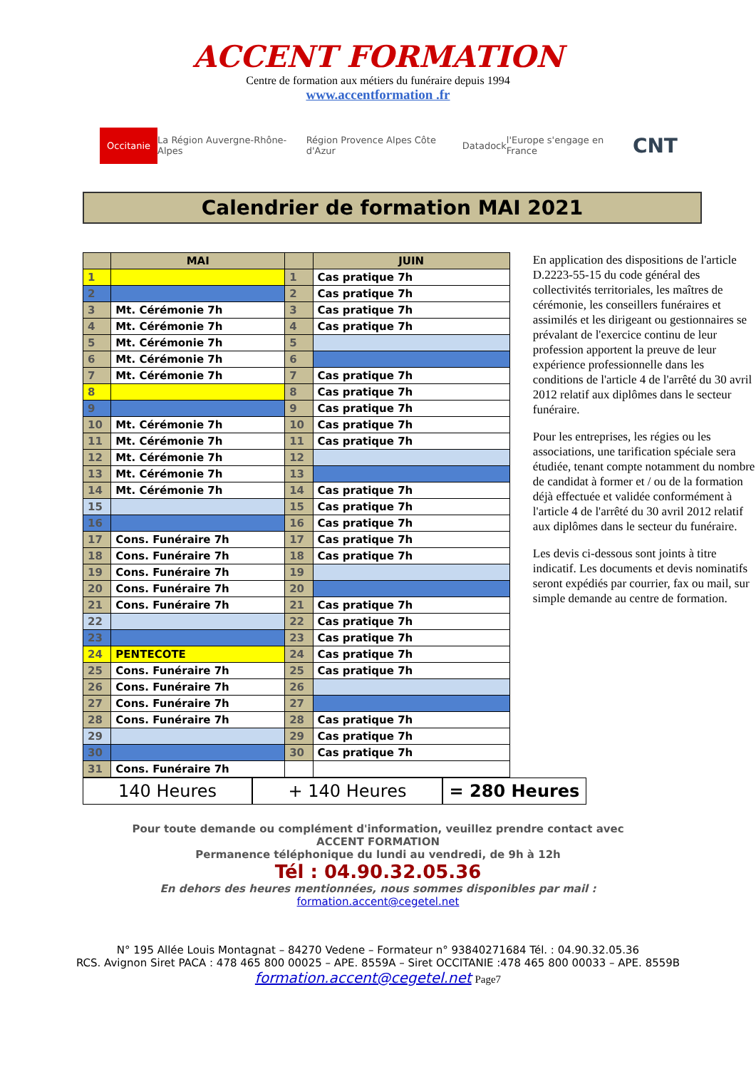ACCENT FORMATION
Centre de formation aux métiers du funéraire depuis 1994
www.accentformation .fr
Occitanie La Région Auvergne-Rhône-Alpes Région Provence Alpes Côte d'Azur Datadock l'Europe s'engage en France CNT
Calendrier de formation MAI 2021
| | MAI | | JUIN |
| --- | --- | --- | --- |
| 1 | | 1 | Cas pratique 7h |
| 2 | | 2 | Cas pratique 7h |
| 3 | Mt. Cérémonie 7h | 3 | Cas pratique 7h |
| 4 | Mt. Cérémonie 7h | 4 | Cas pratique 7h |
| 5 | Mt. Cérémonie 7h | 5 | |
| 6 | Mt. Cérémonie 7h | 6 | |
| 7 | Mt. Cérémonie 7h | 7 | Cas pratique 7h |
| 8 | | 8 | Cas pratique 7h |
| 9 | | 9 | Cas pratique 7h |
| 10 | Mt. Cérémonie 7h | 10 | Cas pratique 7h |
| 11 | Mt. Cérémonie 7h | 11 | Cas pratique 7h |
| 12 | Mt. Cérémonie 7h | 12 | |
| 13 | Mt. Cérémonie 7h | 13 | |
| 14 | Mt. Cérémonie 7h | 14 | Cas pratique 7h |
| 15 | | 15 | Cas pratique 7h |
| 16 | | 16 | Cas pratique 7h |
| 17 | Cons. Funéraire 7h | 17 | Cas pratique 7h |
| 18 | Cons. Funéraire 7h | 18 | Cas pratique 7h |
| 19 | Cons. Funéraire 7h | 19 | |
| 20 | Cons. Funéraire 7h | 20 | |
| 21 | Cons. Funéraire 7h | 21 | Cas pratique 7h |
| 22 | | 22 | Cas pratique 7h |
| 23 | | 23 | Cas pratique 7h |
| 24 | PENTECOTE | 24 | Cas pratique 7h |
| 25 | Cons. Funéraire 7h | 25 | Cas pratique 7h |
| 26 | Cons. Funéraire 7h | 26 | |
| 27 | Cons. Funéraire 7h | 27 | |
| 28 | Cons. Funéraire 7h | 28 | Cas pratique 7h |
| 29 | | 29 | Cas pratique 7h |
| 30 | | 30 | Cas pratique 7h |
| 31 | Cons. Funéraire 7h | | |
En application des dispositions de l'article D.2223-55-15 du code général des collectivités territoriales, les maîtres de cérémonie, les conseillers funéraires et assimilés et les dirigeant ou gestionnaires se prévalant de l'exercice continu de leur profession apportent la preuve de leur expérience professionnelle dans les conditions de l'article 4 de l'arrêté du 30 avril 2012 relatif aux diplômes dans le secteur funéraire.
Pour les entreprises, les régies ou les associations, une tarification spéciale sera étudiée, tenant compte notamment du nombre de candidat à former et / ou de la formation déjà effectuée et validée conformément à l'article 4 de l'arrêté du 30 avril 2012 relatif aux diplômes dans le secteur du funéraire.
Les devis ci-dessous sont joints à titre indicatif. Les documents et devis nominatifs seront expédiés par courrier, fax ou mail, sur simple demande au centre de formation.
140 Heures + 140 Heures = 280 Heures
Pour toute demande ou complément d'information, veuillez prendre contact avec
ACCENT FORMATION
Permanence téléphonique du lundi au vendredi, de 9h à 12h
Tél : 04.90.32.05.36
En dehors des heures mentionnées, nous sommes disponibles par mail :
formation.accent@cegetel.net
N° 195 Allée Louis Montagnat – 84270 Vedene – Formateur n° 93840271684 Tél. : 04.90.32.05.36
RCS. Avignon Siret PACA : 478 465 800 00025 – APE. 8559A – Siret OCCITANIE :478 465 800 00033 – APE. 8559B
formation.accent@cegetel.net Page7